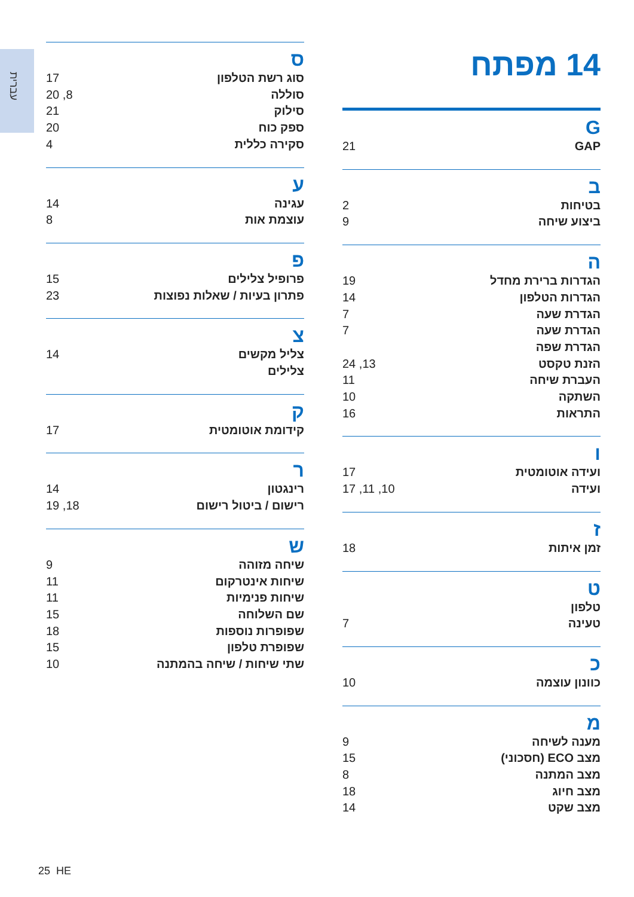עברית
14 מפתח
G
GAP 21
ב
בטיחות 2
ביצוע שיחה 9
ה
הגדרות ברירת מחדל 19
הגדרות הטלפון 14
הגדרת שעה 7
הגדרת שעה 7
הגדרת שפה
הזנת טקסט 13, 24
העברת שיחה 11
השתקה 10
התראות 16
ו
ועידה אוטומטית 17
ועידה 10, 11, 17
ז
זמן איתות 18
ט
טלפון
טעינה 7
כ
כוונון עוצמה 10
מ
מענה לשיחה 9
מצב ECO (חסכוני) 15
מצב המתנה 8
מצב חיוג 18
מצב שקט 14
ס
סוג רשת הטלפון 17
סוללה 8, 20
סילוק 21
ספק כוח 20
סקירה כללית 4
ע
עגינה 14
עוצמת אות 8
פ
פרופיל צלילים 15
פתרון בעיות / שאלות נפוצות 23
צ
צליל מקשים 14
צלילים
ק
קידומת אוטומטית 17
ר
רינגטון 14
רישום / ביטול רישום 18, 19
ש
שיחה מזוהה 9
שיחות אינטרקום 11
שיחות פנימיות 11
שם השלוחה 15
שפופרות נוספות 18
שפופרת טלפון 15
שתי שיחות / שיחה בהמתנה 10
25 HE